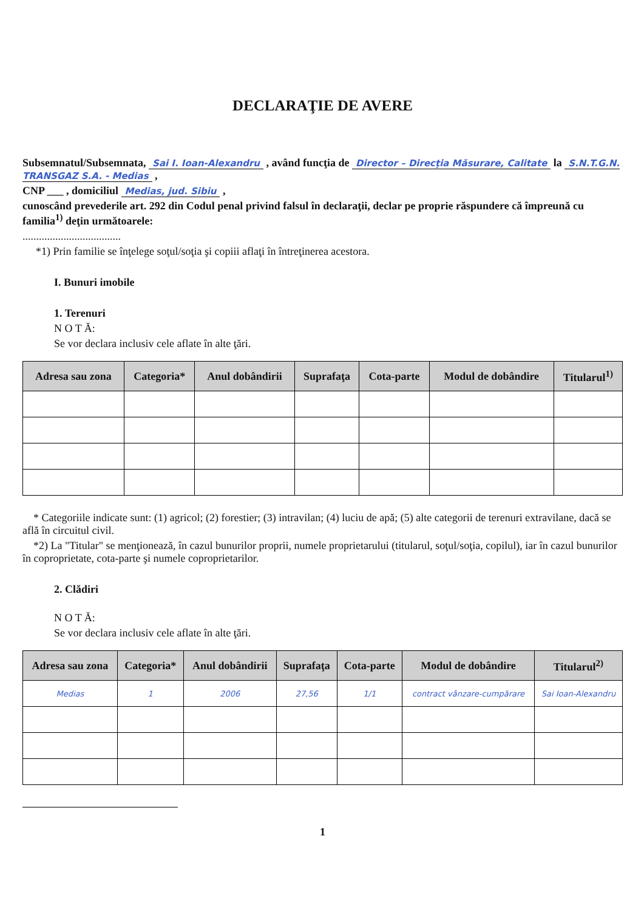DECLARAŢIE DE AVERE
Subsemnatul/Subsemnata, Sai I. Ioan-Alexandru , având funcţia de Director – Direcţia Măsurare, Calitate la S.N.T.G.N. TRANSGAZ S.A. - Medias ,
CNP ___ , domiciliul Medias, jud. Sibiu ,
cunoscând prevederile art. 292 din Codul penal privind falsul în declaraţii, declar pe proprie răspundere că împreună cu familia<sup>1)</sup> deţin următoarele:
....................................
*1) Prin familie se înţelege soţul/soţia şi copiii aflaţi în întreţinerea acestora.
I. Bunuri imobile
1. Terenuri
N O T Ă:
Se vor declara inclusiv cele aflate în alte ţări.
| Adresa sau zona | Categoria* | Anul dobândirii | Suprafaţa | Cota-parte | Modul de dobândire | Titularul<sup>1)</sup> |
| --- | --- | --- | --- | --- | --- | --- |
* Categoriile indicate sunt: (1) agricol; (2) forestier; (3) intravilan; (4) luciu de apă; (5) alte categorii de terenuri extravilane, dacă se află în circuitul civil.
*2) La "Titular" se menţionează, în cazul bunurilor proprii, numele proprietarului (titularul, soţul/soţia, copilul), iar în cazul bunurilor în coproprietate, cota-parte şi numele coproprietarilor.
2. Clădiri
N O T Ă:
Se vor declara inclusiv cele aflate în alte ţări.
| Adresa sau zona | Categoria* | Anul dobândirii | Suprafaţa | Cota-parte | Modul de dobândire | Titularul<sup>2)</sup> |
| --- | --- | --- | --- | --- | --- | --- |
| Medias | 1 | 2006 | 27,56 | 1/1 | contract vânzare-cumpărare | Sai Ioan-Alexandru |
1